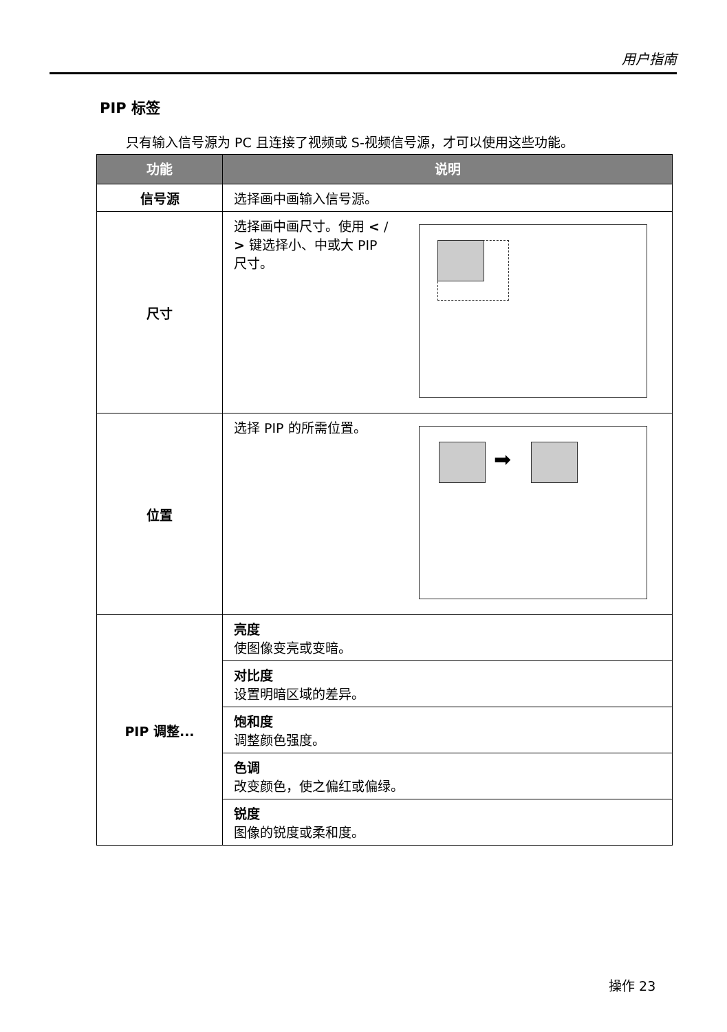用户指南
PIP 标签
只有输入信号源为 PC 且连接了视频或 S-视频信号源，才可以使用这些功能。
| 功能 | 说明 |
| --- | --- |
| 信号源 | 选择画中画输入信号源。 |
| 尺寸 | 选择画中画尺寸。使用 < / > 键选择小、中或大 PIP 尺寸。 |
| 位置 | ➡ 选择 PIP 的所需位置。 |
| PIP 调整... | 亮度 使图像变亮或变暗。 |
| | 对比度 设置明暗区域的差异。 |
| | 饱和度 调整颜色强度。 |
| | 色调 改变颜色，使之偏红或偏绿。 |
| | 锐度 图像的锐度或柔和度。 |
操作 23